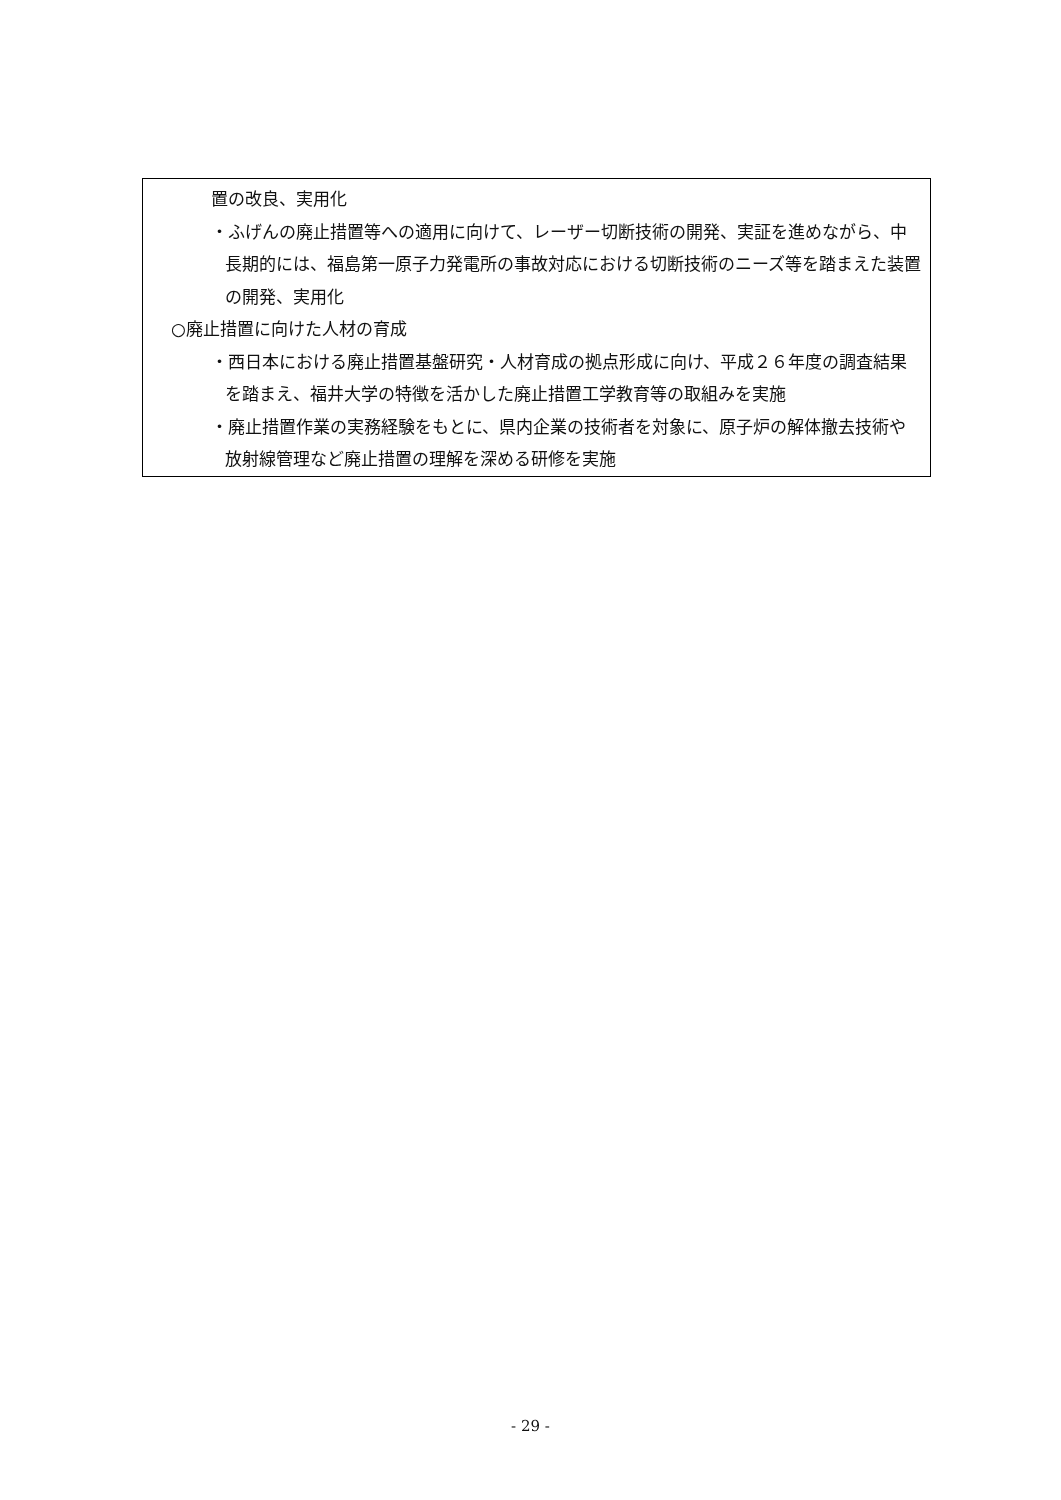置の改良、実用化
・ふげんの廃止措置等への適用に向けて、レーザー切断技術の開発、実証を進めながら、中長期的には、福島第一原子力発電所の事故対応における切断技術のニーズ等を踏まえた装置の開発、実用化
○廃止措置に向けた人材の育成
・西日本における廃止措置基盤研究・人材育成の拠点形成に向け、平成２６年度の調査結果を踏まえ、福井大学の特徴を活かした廃止措置工学教育等の取組みを実施
・廃止措置作業の実務経験をもとに、県内企業の技術者を対象に、原子炉の解体撤去技術や放射線管理など廃止措置の理解を深める研修を実施
- 29 -